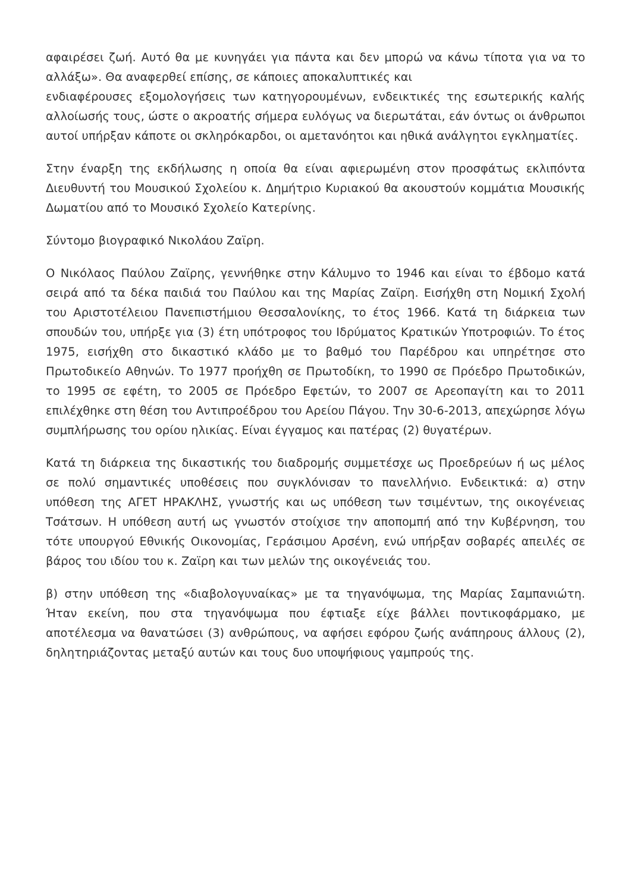αφαιρέσει ζωή. Αυτό θα με κυνηγάει για πάντα και δεν μπορώ να κάνω τίποτα για να το αλλάξω». Θα αναφερθεί επίσης, σε κάποιες αποκαλυπτικές και
ενδιαφέρουσες εξομολογήσεις των κατηγορουμένων, ενδεικτικές της εσωτερικής καλής αλλοίωσής τους, ώστε ο ακροατής σήμερα ευλόγως να διερωτάται, εάν όντως οι άνθρωποι αυτοί υπήρξαν κάποτε οι σκληρόκαρδοι, οι αμετανόητοι και ηθικά ανάλγητοι εγκληματίες.
Στην έναρξη της εκδήλωσης η οποία θα είναι αφιερωμένη στον προσφάτως εκλιπόντα Διευθυντή του Μουσικού Σχολείου κ. Δημήτριο Κυριακού θα ακουστούν κομμάτια Μουσικής Δωματίου από το Μουσικό Σχολείο Κατερίνης.
Σύντομο βιογραφικό Νικολάου Ζαϊρη.
Ο Νικόλαος Παύλου Ζαϊρης, γεννήθηκε στην Κάλυμνο το 1946 και είναι το έβδομο κατά σειρά από τα δέκα παιδιά του Παύλου και της Μαρίας Ζαϊρη. Εισήχθη στη Νομική Σχολή του Αριστοτέλειου Πανεπιστήμιου Θεσσαλονίκης, το έτος 1966. Κατά τη διάρκεια των σπουδών του, υπήρξε για (3) έτη υπότροφος του Ιδρύματος Κρατικών Υποτροφιών. Το έτος 1975, εισήχθη στο δικαστικό κλάδο με το βαθμό του Παρέδρου και υπηρέτησε στο Πρωτοδικείο Αθηνών. Το 1977 προήχθη σε Πρωτοδίκη, το 1990 σε Πρόεδρο Πρωτοδικών, το 1995 σε εφέτη, το 2005 σε Πρόεδρο Εφετών, το 2007 σε Αρεοπαγίτη και το 2011 επιλέχθηκε στη θέση του Αντιπροέδρου του Αρείου Πάγου. Την 30-6-2013, απεχώρησε λόγω συμπλήρωσης του ορίου ηλικίας. Είναι έγγαμος και πατέρας (2) θυγατέρων.
Κατά τη διάρκεια της δικαστικής του διαδρομής συμμετέσχε ως Προεδρεύων ή ως μέλος σε πολύ σημαντικές υποθέσεις που συγκλόνισαν το πανελλήνιο. Ενδεικτικά: α) στην υπόθεση της ΑΓΕΤ ΗΡΑΚΛΗΣ, γνωστής και ως υπόθεση των τσιμέντων, της οικογένειας Τσάτσων. Η υπόθεση αυτή ως γνωστόν στοίχισε την αποπομπή από την Κυβέρνηση, του τότε υπουργού Εθνικής Οικονομίας, Γεράσιμου Αρσένη, ενώ υπήρξαν σοβαρές απειλές σε βάρος του ιδίου του κ. Ζαϊρη και των μελών της οικογένειάς του.
β) στην υπόθεση της «διαβολογυναίκας» με τα τηγανόψωμα, της Μαρίας Σαμπανιώτη. Ήταν εκείνη, που στα τηγανόψωμα που έφτιαξε είχε βάλλει ποντικοφάρμακο, με αποτέλεσμα να θανατώσει (3) ανθρώπους, να αφήσει εφόρου ζωής ανάπηρους άλλους (2), δηλητηριάζοντας μεταξύ αυτών και τους δυο υποψήφιους γαμπρούς της.